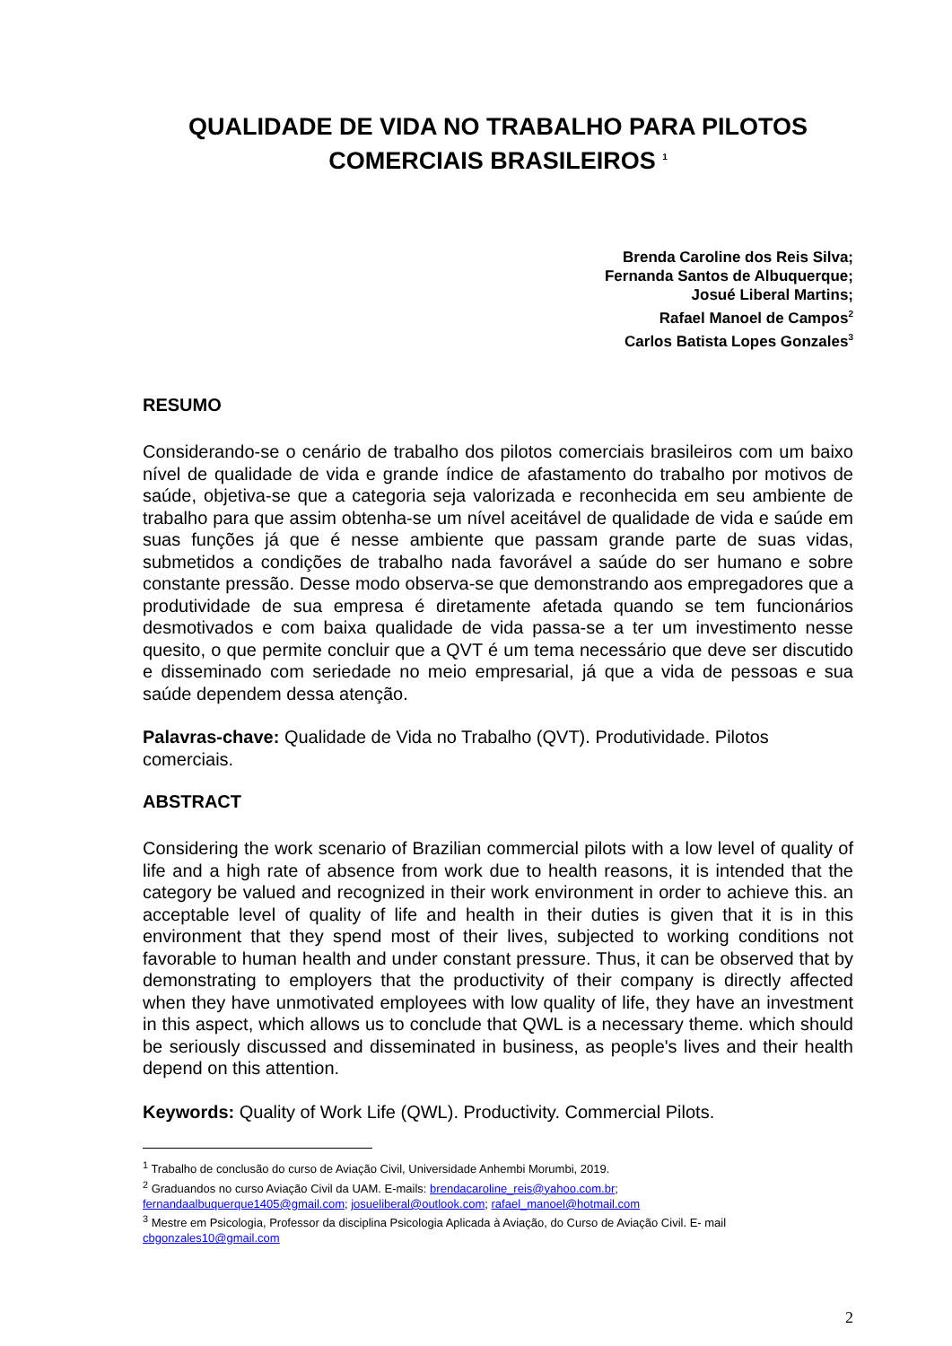QUALIDADE DE VIDA NO TRABALHO PARA PILOTOS COMERCIAIS BRASILEIROS <sup>1</sup>
Brenda Caroline dos Reis Silva;
Fernanda Santos de Albuquerque;
Josué Liberal Martins;
Rafael Manoel de Campos<sup>2</sup>
Carlos Batista Lopes Gonzales<sup>3</sup>
RESUMO
Considerando-se o cenário de trabalho dos pilotos comerciais brasileiros com um baixo nível de qualidade de vida e grande índice de afastamento do trabalho por motivos de saúde, objetiva-se que a categoria seja valorizada e reconhecida em seu ambiente de trabalho para que assim obtenha-se um nível aceitável de qualidade de vida e saúde em suas funções já que é nesse ambiente que passam grande parte de suas vidas, submetidos a condições de trabalho nada favorável a saúde do ser humano e sobre constante pressão. Desse modo observa-se que demonstrando aos empregadores que a produtividade de sua empresa é diretamente afetada quando se tem funcionários desmotivados e com baixa qualidade de vida passa-se a ter um investimento nesse quesito, o que permite concluir que a QVT é um tema necessário que deve ser discutido e disseminado com seriedade no meio empresarial, já que a vida de pessoas e sua saúde dependem dessa atenção.
Palavras-chave: Qualidade de Vida no Trabalho (QVT). Produtividade. Pilotos comerciais.
ABSTRACT
Considering the work scenario of Brazilian commercial pilots with a low level of quality of life and a high rate of absence from work due to health reasons, it is intended that the category be valued and recognized in their work environment in order to achieve this. an acceptable level of quality of life and health in their duties is given that it is in this environment that they spend most of their lives, subjected to working conditions not favorable to human health and under constant pressure. Thus, it can be observed that by demonstrating to employers that the productivity of their company is directly affected when they have unmotivated employees with low quality of life, they have an investment in this aspect, which allows us to conclude that QWL is a necessary theme. which should be seriously discussed and disseminated in business, as people's lives and their health depend on this attention.
Keywords: Quality of Work Life (QWL). Productivity. Commercial Pilots.
<sup>1</sup> Trabalho de conclusão do curso de Aviação Civil, Universidade Anhembi Morumbi, 2019.
<sup>2</sup> Graduandos no curso Aviação Civil da UAM. E-mails: brendacaroline_reis@yahoo.com.br;
fernandaalbuquerque1405@gmail.com; josueliberal@outlook.com; rafael_manoel@hotmail.com
<sup>3</sup> Mestre em Psicologia, Professor da disciplina Psicologia Aplicada à Aviação, do Curso de Aviação Civil. E- mail cbgonzales10@gmail.com
2